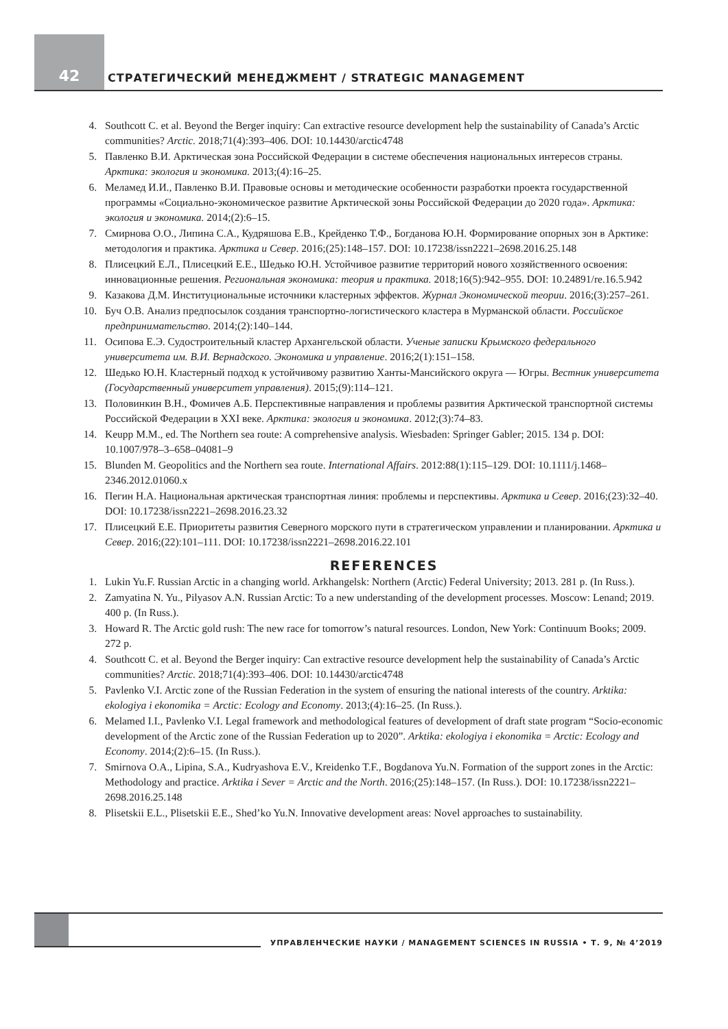42
СТРАТЕГИЧЕСКИЙ МЕНЕДЖМЕНТ / STRATEGIC MANAGEMENT
4. Southcott C. et al. Beyond the Berger inquiry: Can extractive resource development help the sustainability of Canada’s Arctic communities? Arctic. 2018;71(4):393–406. DOI: 10.14430/arctic4748
5. Павленко В.И. Арктическая зона Российской Федерации в системе обеспечения национальных интересов страны. Арктика: экология и экономика. 2013;(4):16–25.
6. Меламед И.И., Павленко В.И. Правовые основы и методические особенности разработки проекта государственной программы «Социально-экономическое развитие Арктической зоны Российской Федерации до 2020 года». Арктика: экология и экономика. 2014;(2):6–15.
7. Смирнова О.О., Липина С.А., Кудряшова Е.В., Крейденко Т.Ф., Богданова Ю.Н. Формирование опорных зон в Арктике: методология и практика. Арктика и Север. 2016;(25):148–157. DOI: 10.17238/issn2221–2698.2016.25.148
8. Плисецкий Е.Л., Плисецкий Е.Е., Шедько Ю.Н. Устойчивое развитие территорий нового хозяйственного освоения: инновационные решения. Региональная экономика: теория и практика. 2018;16(5):942–955. DOI: 10.24891/re.16.5.942
9. Казакова Д.М. Институциональные источники кластерных эффектов. Журнал Экономической теории. 2016;(3):257–261.
10. Буч О.В. Анализ предпосылок создания транспортно-логистического кластера в Мурманской области. Российское предпринимательство. 2014;(2):140–144.
11. Осипова Е.Э. Судостроительный кластер Архангельской области. Ученые записки Крымского федерального университета им. В.И. Вернадского. Экономика и управление. 2016;2(1):151–158.
12. Шедько Ю.Н. Кластерный подход к устойчивому развитию Ханты-Мансийского округа — Югры. Вестник университета (Государственный университет управления). 2015;(9):114–121.
13. Половинкин В.Н., Фомичев А.Б. Перспективные направления и проблемы развития Арктической транспортной системы Российской Федерации в XXI веке. Арктика: экология и экономика. 2012;(3):74–83.
14. Keupp M.M., ed. The Northern sea route: A comprehensive analysis. Wiesbaden: Springer Gabler; 2015. 134 p. DOI: 10.1007/978–3–658–04081–9
15. Blunden M. Geopolitics and the Northern sea route. International Affairs. 2012:88(1):115–129. DOI: 10.1111/j.1468–2346.2012.01060.x
16. Пегин Н.А. Национальная арктическая транспортная линия: проблемы и перспективы. Арктика и Север. 2016;(23):32–40. DOI: 10.17238/issn2221–2698.2016.23.32
17. Плисецкий Е.Е. Приоритеты развития Северного морского пути в стратегическом управлении и планировании. Арктика и Север. 2016;(22):101–111. DOI: 10.17238/issn2221–2698.2016.22.101
REFERENCES
1. Lukin Yu.F. Russian Arctic in a changing world. Arkhangelsk: Northern (Arctic) Federal University; 2013. 281 p. (In Russ.).
2. Zamyatina N. Yu., Pilyasov A.N. Russian Arctic: To a new understanding of the development processes. Moscow: Lenand; 2019. 400 p. (In Russ.).
3. Howard R. The Arctic gold rush: The new race for tomorrow’s natural resources. London, New York: Continuum Books; 2009. 272 p.
4. Southcott C. et al. Beyond the Berger inquiry: Can extractive resource development help the sustainability of Canada’s Arctic communities? Arctic. 2018;71(4):393–406. DOI: 10.14430/arctic4748
5. Pavlenko V.I. Arctic zone of the Russian Federation in the system of ensuring the national interests of the country. Arktika: ekologiya i ekonomika = Arctic: Ecology and Economy. 2013;(4):16–25. (In Russ.).
6. Melamed I.I., Pavlenko V.I. Legal framework and methodological features of development of draft state program “Socio-economic development of the Arctic zone of the Russian Federation up to 2020”. Arktika: ekologiya i ekonomika = Arctic: Ecology and Economy. 2014;(2):6–15. (In Russ.).
7. Smirnova O.A., Lipina, S.A., Kudryashova E.V., Kreidenko T.F., Bogdanova Yu.N. Formation of the support zones in the Arctic: Methodology and practice. Arktika i Sever = Arctic and the North. 2016;(25):148–157. (In Russ.). DOI: 10.17238/issn2221–2698.2016.25.148
8. Plisetskii E.L., Plisetskii E.E., Shed’ko Yu.N. Innovative development areas: Novel approaches to sustainability.
УПРАВЛЕНЧЕСКИЕ НАУКИ / MANAGEMENT SCIENCES IN RUSSIA • Т. 9, № 4’2019